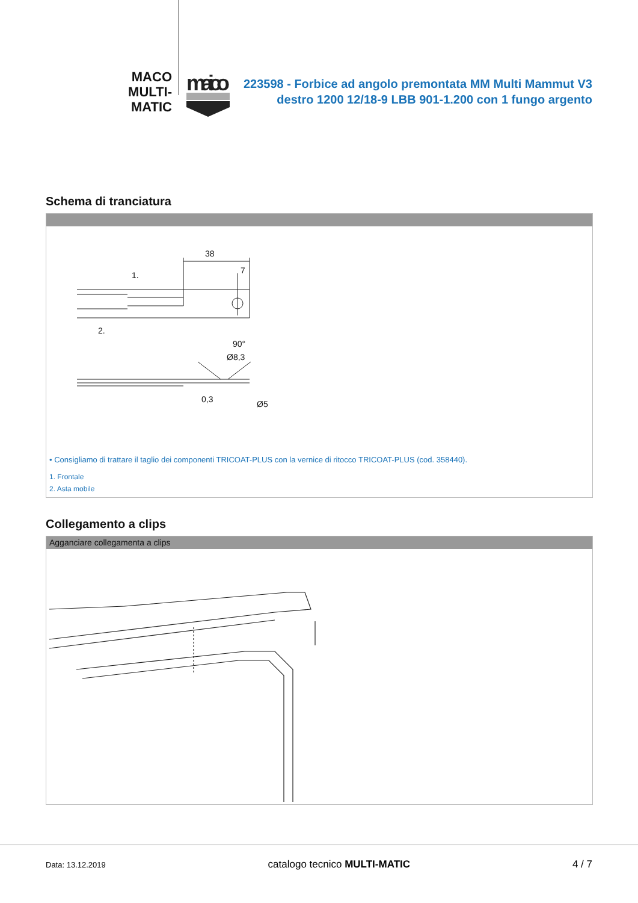MACO
MULTI-MATIC
maico
223598 - Forbice ad angolo premontata MM Multi Mammut V3 destro 1200 12/18-9 LBB 901-1.200 con 1 fungo argento
Schema di tranciatura
38
7
1.
2.
90°
Ø8,3
Ø5
0,3
• Consigliamo di trattare il taglio dei componenti TRICOAT-PLUS con la vernice di ritocco TRICOAT-PLUS (cod. 358440).
1. Frontale
2. Asta mobile
Collegamento a clips
Agganciare collegamenta a clips
Data: 13.12.2019 catalogo tecnico MULTI-MATIC 4 / 7